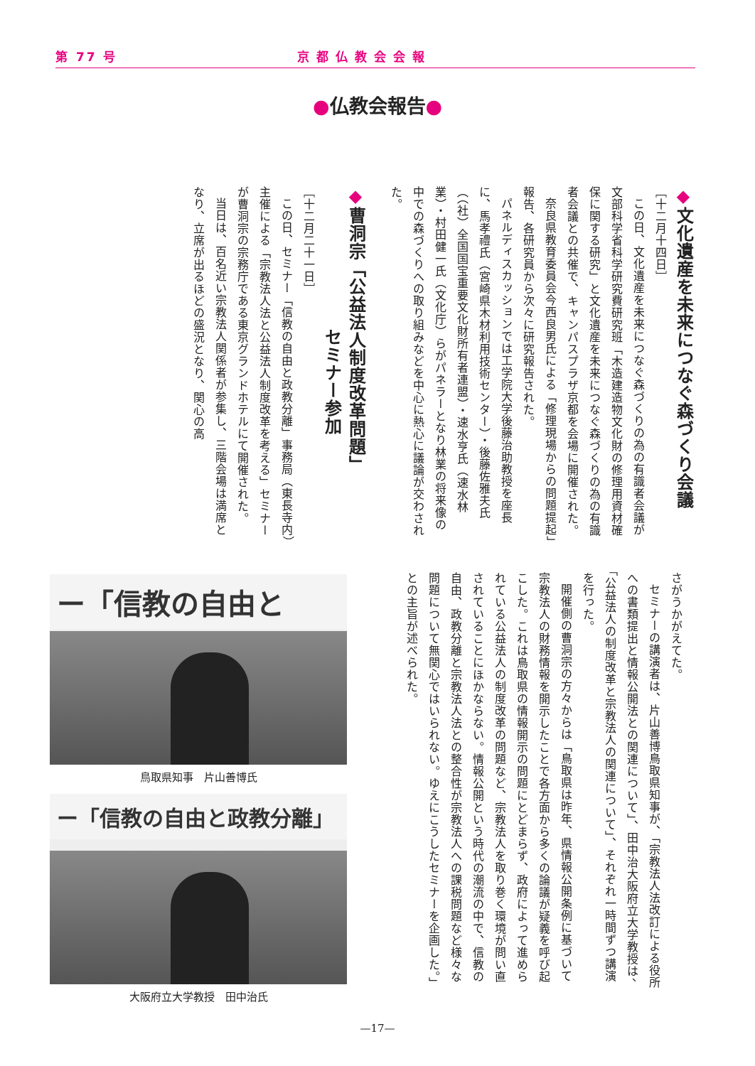第 77 号 京都仏教会会報
●仏教会報告●
◆文化遺産を未来につなぐ森づくり会議
［十二月十四日］
この日、文化遺産を未来につなぐ森づくりの為の有識者会議が文部科学省科学研究費研究班「木造建造物文化財の修理用資材確保に関する研究」と文化遺産を未来につなぐ森づくりの為の有識者会議との共催で、キャンパスプラザ京都を会場に開催された。
奈良県教育委員会今西良男氏による「修理現場からの問題提起」報告、各研究員から次々に研究報告された。
パネルディスカッションでは工学院大学後藤治助教授を座長に、馬孝禮氏（宮崎県木材利用技術センター）・後藤佐雅夫氏（（社）全国国宝重要文化財所有者連盟）・速水亨氏（速水林業）・村田健一氏（文化庁）らがパネラーとなり林業の将来像の中での森づくりへの取り組みなどを中心に熱心に議論が交わされた。
◆曹洞宗「公益法人制度改革問題」
　　　　　　　　セミナー参加
［十二月二十一日］
この日、セミナー「信教の自由と政教分離」事務局（東長寺内）主催による「宗教法人法と公益法人制度改革を考える」セミナーが曹洞宗の宗務庁である東京グランドホテルにて開催された。
当日は、百名近い宗教法人関係者が参集し、三階会場は満席となり、立席が出るほどの盛況となり、関心の高
さがうかがえてた。
セミナーの講演者は、片山善博鳥取県知事が、「宗教法人法改訂による役所への書類提出と情報公開法との関連について」、田中治大阪府立大学教授は、「公益法人の制度改革と宗教法人の関連について」、それぞれ一時間ずつ講演を行った。
開催側の曹洞宗の方々からは「鳥取県は昨年、県情報公開条例に基づいて宗教法人の財務情報を開示したことで各方面から多くの論議が疑義を呼び起こした。これは鳥取県の情報開示の問題にとどまらず、政府によって進められている公益法人の制度改革の問題など、宗教法人を取り巻く環境が問い直されていることにほかならない。情報公開という時代の潮流の中で、信教の自由、政教分離と宗教法人法との整合性が宗教法人への課税問題など様々な問題について無関心ではいられない。ゆえにこうしたセミナーを企画した。」との主旨が述べられた。
ー「信教の自由と
鳥取県知事　片山善博氏
ー「信教の自由と政教分離」
大阪府立大学教授　田中治氏
—17—